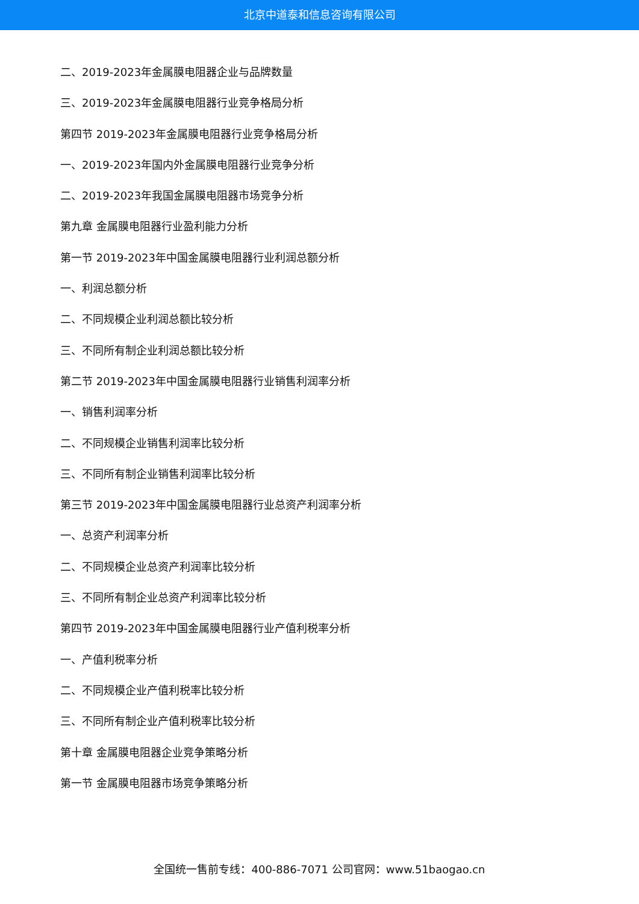北京中道泰和信息咨询有限公司
二、2019-2023年金属膜电阻器企业与品牌数量
三、2019-2023年金属膜电阻器行业竞争格局分析
第四节 2019-2023年金属膜电阻器行业竞争格局分析
一、2019-2023年国内外金属膜电阻器行业竞争分析
二、2019-2023年我国金属膜电阻器市场竞争分析
第九章 金属膜电阻器行业盈利能力分析
第一节 2019-2023年中国金属膜电阻器行业利润总额分析
一、利润总额分析
二、不同规模企业利润总额比较分析
三、不同所有制企业利润总额比较分析
第二节 2019-2023年中国金属膜电阻器行业销售利润率分析
一、销售利润率分析
二、不同规模企业销售利润率比较分析
三、不同所有制企业销售利润率比较分析
第三节 2019-2023年中国金属膜电阻器行业总资产利润率分析
一、总资产利润率分析
二、不同规模企业总资产利润率比较分析
三、不同所有制企业总资产利润率比较分析
第四节 2019-2023年中国金属膜电阻器行业产值利税率分析
一、产值利税率分析
二、不同规模企业产值利税率比较分析
三、不同所有制企业产值利税率比较分析
第十章 金属膜电阻器企业竞争策略分析
第一节 金属膜电阻器市场竞争策略分析
全国统一售前专线：400-886-7071 公司官网：www.51baogao.cn